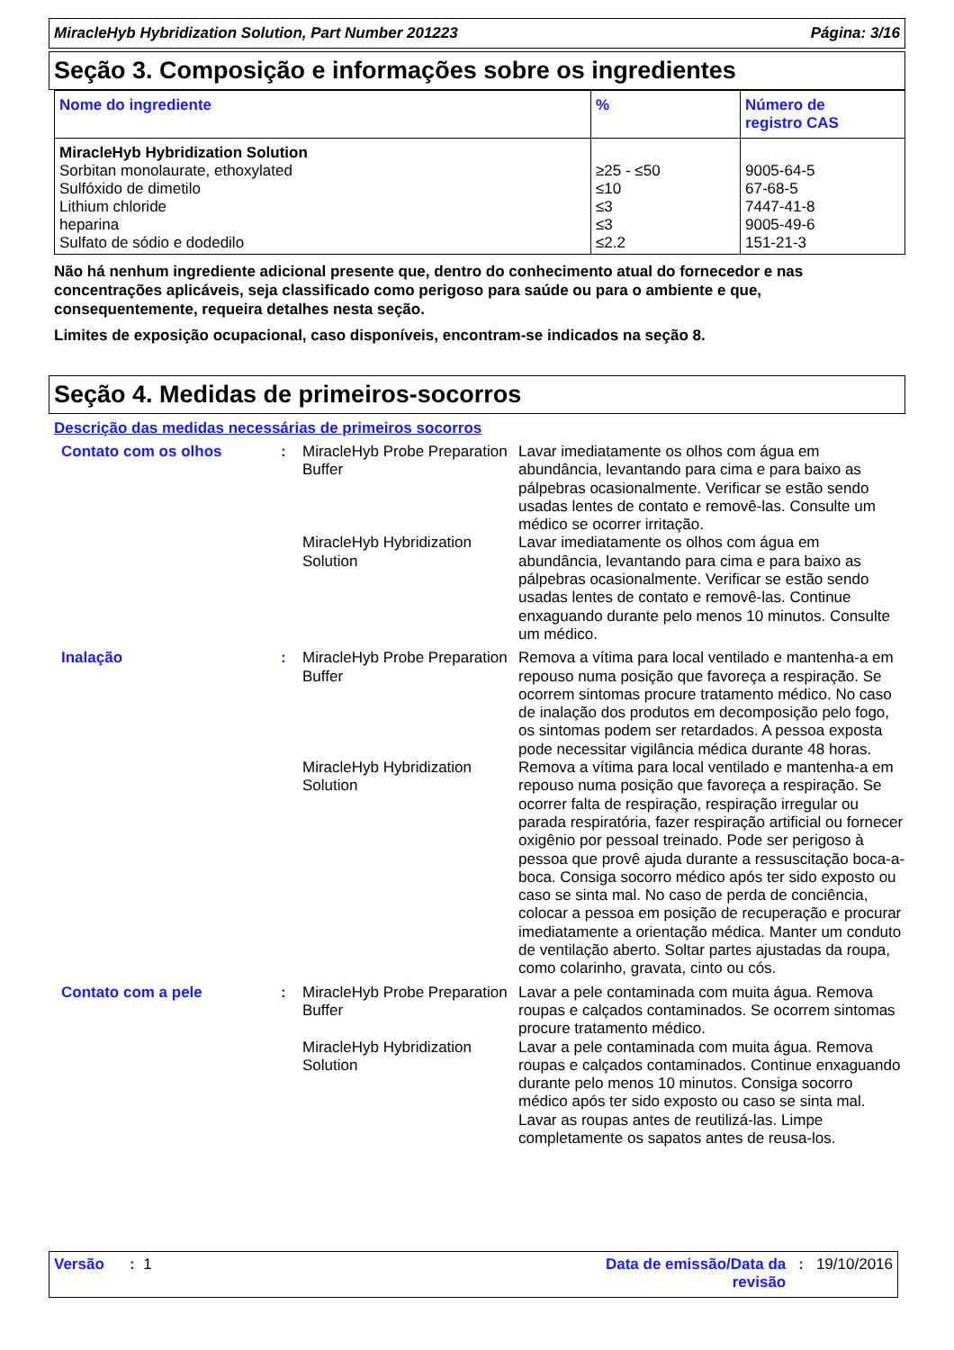MiracleHyb Hybridization Solution, Part Number 201223 Página: 3/16
Seção 3. Composição e informações sobre os ingredientes
| Nome do ingrediente | % | Número de registro CAS |
| --- | --- | --- |
| MiracleHyb Hybridization Solution Sorbitan monolaurate, ethoxylated Sulfóxido de dimetilo Lithium chloride heparina Sulfato de sódio e dodedilo | ≥25 - ≤50 ≤10 ≤3 ≤3 ≤2.2 | 9005-64-5 67-68-5 7447-41-8 9005-49-6 151-21-3 |
Não há nenhum ingrediente adicional presente que, dentro do conhecimento atual do fornecedor e nas concentrações aplicáveis, seja classificado como perigoso para saúde ou para o ambiente e que, consequentemente, requeira detalhes nesta seção.
Limites de exposição ocupacional, caso disponíveis, encontram-se indicados na seção 8.
Seção 4. Medidas de primeiros-socorros
Descrição das medidas necessárias de primeiros socorros
| Contato com os olhos | : | MiracleHyb Probe Preparation Buffer | Lavar imediatamente os olhos com água em abundância, levantando para cima e para baixo as pálpebras ocasionalmente. Verificar se estão sendo usadas lentes de contato e removê-las. Consulte um médico se ocorrer irritação. |
| | | MiracleHyb Hybridization Solution | Lavar imediatamente os olhos com água em abundância, levantando para cima e para baixo as pálpebras ocasionalmente. Verificar se estão sendo usadas lentes de contato e removê-las. Continue enxaguando durante pelo menos 10 minutos. Consulte um médico. |
| Inalação | : | MiracleHyb Probe Preparation Buffer | Remova a vítima para local ventilado e mantenha-a em repouso numa posição que favoreça a respiração. Se ocorrem sintomas procure tratamento médico. No caso de inalação dos produtos em decomposição pelo fogo, os sintomas podem ser retardados. A pessoa exposta pode necessitar vigilância médica durante 48 horas. |
| | | MiracleHyb Hybridization Solution | Remova a vítima para local ventilado e mantenha-a em repouso numa posição que favoreça a respiração. Se ocorrer falta de respiração, respiração irregular ou parada respiratória, fazer respiração artificial ou fornecer oxigênio por pessoal treinado. Pode ser perigoso à pessoa que provê ajuda durante a ressuscitação boca-a-boca. Consiga socorro médico após ter sido exposto ou caso se sinta mal. No caso de perda de conciência, colocar a pessoa em posição de recuperação e procurar imediatamente a orientação médica. Manter um conduto de ventilação aberto. Soltar partes ajustadas da roupa, como colarinho, gravata, cinto ou cós. |
| Contato com a pele | : | MiracleHyb Probe Preparation Buffer | Lavar a pele contaminada com muita água. Remova roupas e calçados contaminados. Se ocorrem sintomas procure tratamento médico. |
| | | MiracleHyb Hybridization Solution | Lavar a pele contaminada com muita água. Remova roupas e calçados contaminados. Continue enxaguando durante pelo menos 10 minutos. Consiga socorro médico após ter sido exposto ou caso se sinta mal. Lavar as roupas antes de reutilizá-las. Limpe completamente os sapatos antes de reusa-los. |
Versão : 1 Data de emissão/Data da
revisão: 19/10/2016